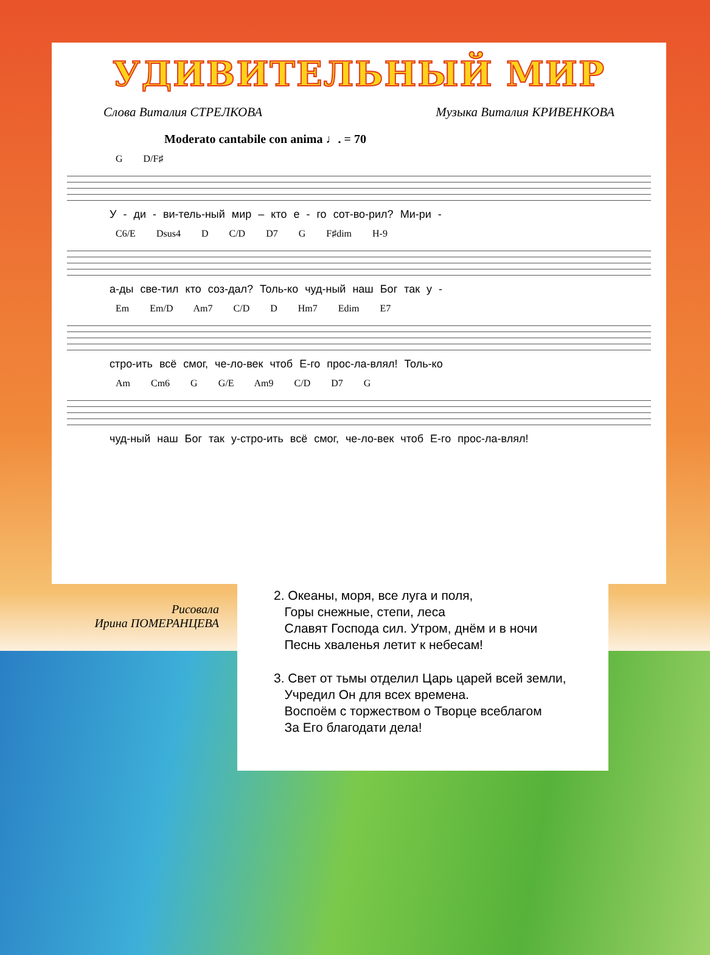УДИВИТЕЛЬНЫЙ МИР
Слова Виталия СТРЕЛКОВА Музыка Виталия КРИВЕНКОВА
Moderato cantabile con anima ♩. = 70
G D/F♯
У - ди - ви-тель-ный мир – кто е - го сот-во-рил? Ми-ри -
C6/E Dsus4 D C/D D7 G F♯dim H-9
а-ды све-тил кто соз-дал? Толь-ко чуд-ный наш Бог так у -
Em Em/D Am7 C/D D Hm7 Edim E7
стро-ить всё смог, че-ло-век чтоб Е-го прос-ла-влял! Толь-ко
Am Cm6 G G/E Am9 C/D D7 G
чуд-ный наш Бог так у-стро-ить всё смог, че-ло-век чтоб Е-го прос-ла-влял!
Рисовала
Ирина ПОМЕРАНЦЕВА
2. Океаны, моря, все луга и поля,
Горы снежные, степи, леса
Славят Господа сил. Утром, днём и в ночи
Песнь хваленья летит к небесам!
3. Свет от тьмы отделил Царь царей всей земли,
Учредил Он для всех времена.
Воспоём с торжеством о Творце всеблагом
За Его благодати дела!